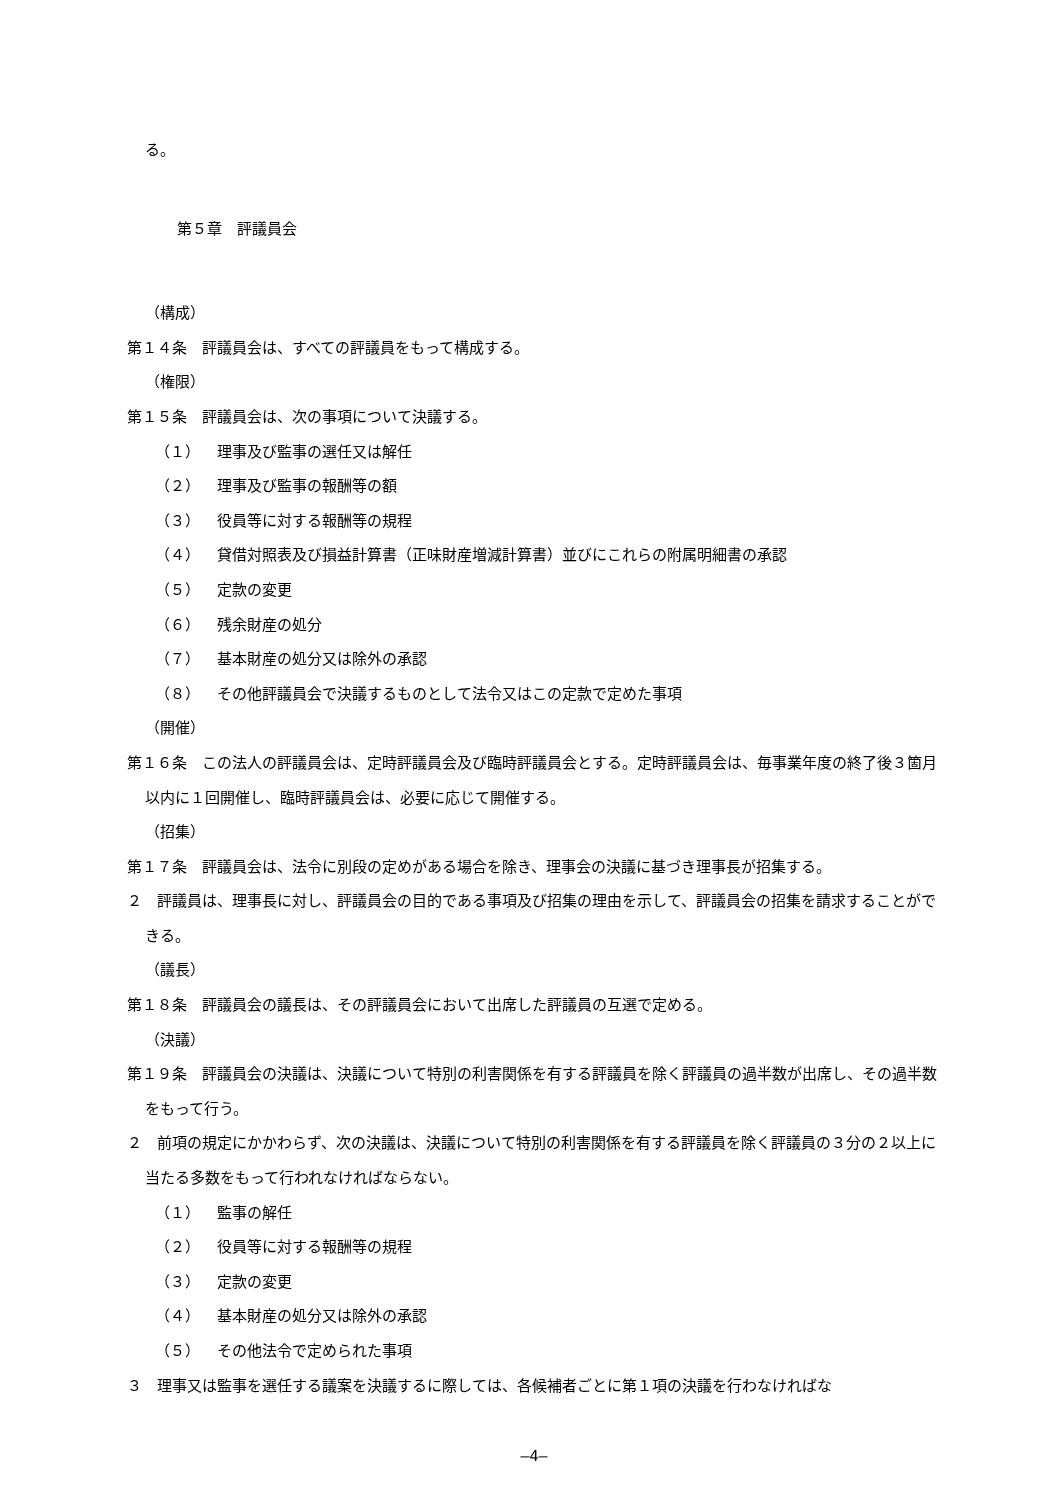る。
第５章　評議員会
（構成）
第１４条　評議員会は、すべての評議員をもって構成する。
（権限）
第１５条　評議員会は、次の事項について決議する。
（１） 理事及び監事の選任又は解任
（２） 理事及び監事の報酬等の額
（３） 役員等に対する報酬等の規程
（４） 貸借対照表及び損益計算書（正味財産増減計算書）並びにこれらの附属明細書の承認
（５） 定款の変更
（６） 残余財産の処分
（７） 基本財産の処分又は除外の承認
（８） その他評議員会で決議するものとして法令又はこの定款で定めた事項
（開催）
第１６条　この法人の評議員会は、定時評議員会及び臨時評議員会とする。定時評議員会は、毎事業年度の終了後３箇月以内に１回開催し、臨時評議員会は、必要に応じて開催する。
（招集）
第１７条　評議員会は、法令に別段の定めがある場合を除き、理事会の決議に基づき理事長が招集する。
２　評議員は、理事長に対し、評議員会の目的である事項及び招集の理由を示して、評議員会の招集を請求することができる。
（議長）
第１８条　評議員会の議長は、その評議員会において出席した評議員の互選で定める。
（決議）
第１９条　評議員会の決議は、決議について特別の利害関係を有する評議員を除く評議員の過半数が出席し、その過半数をもって行う。
２　前項の規定にかかわらず、次の決議は、決議について特別の利害関係を有する評議員を除く評議員の３分の２以上に当たる多数をもって行われなければならない。
（１） 監事の解任
（２） 役員等に対する報酬等の規程
（３） 定款の変更
（４） 基本財産の処分又は除外の承認
（５） その他法令で定められた事項
３　理事又は監事を選任する議案を決議するに際しては、各候補者ごとに第１項の決議を行わなければな
―4―